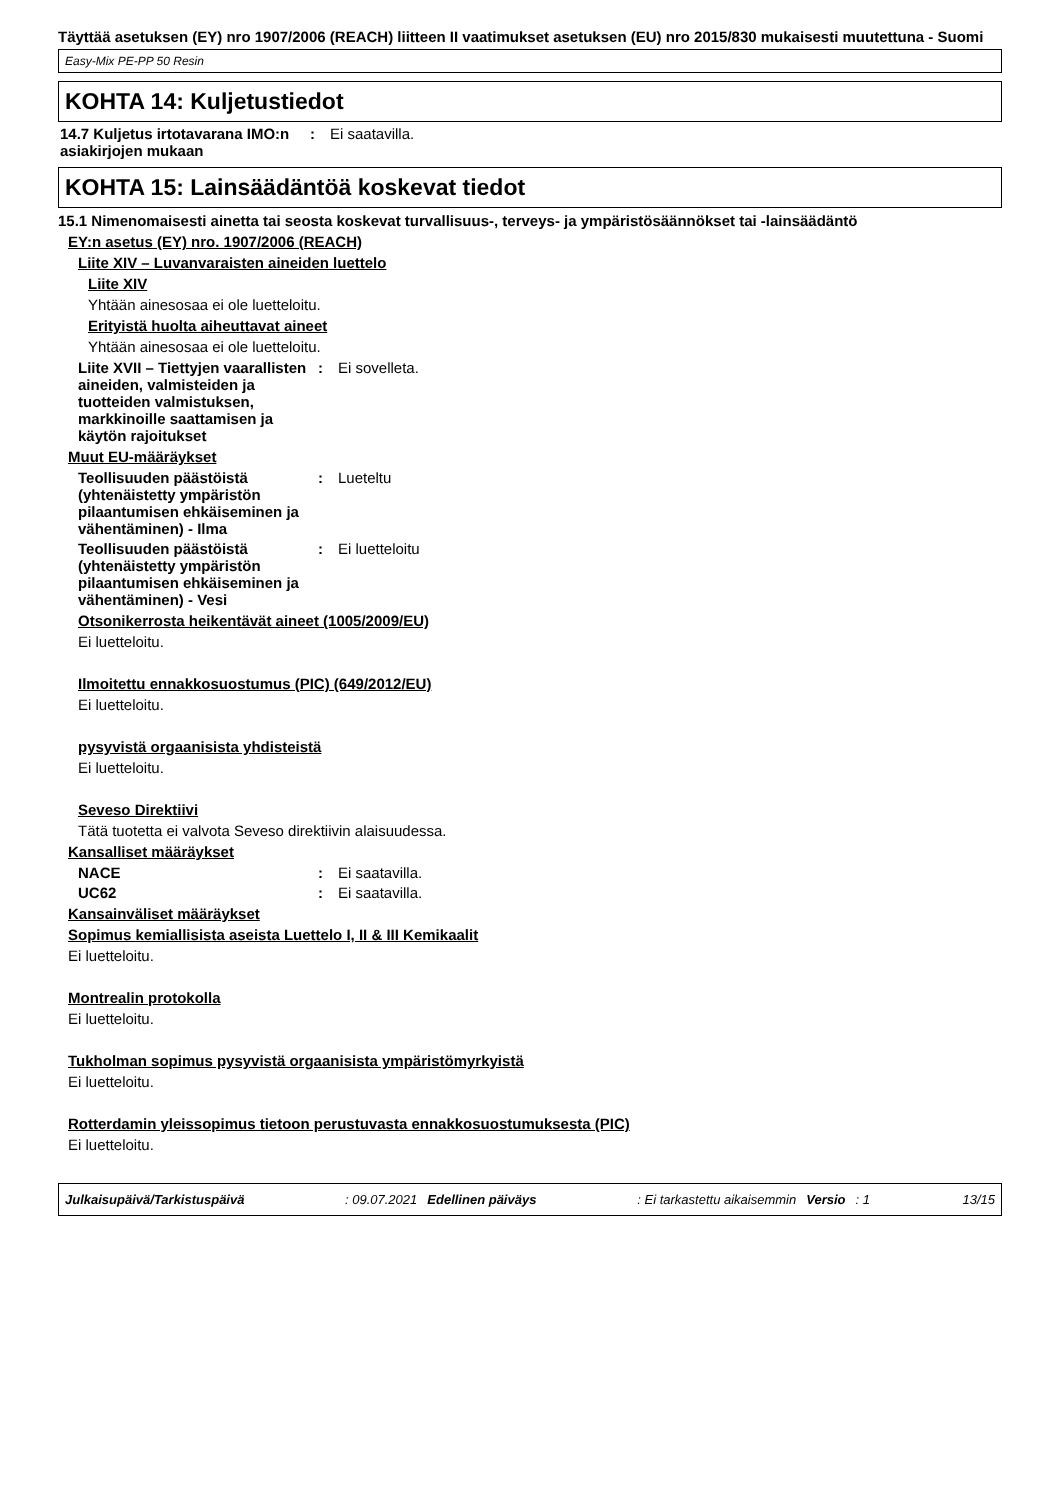Täyttää asetuksen (EY) nro 1907/2006 (REACH) liitteen II vaatimukset asetuksen (EU) nro 2015/830 mukaisesti muutettuna - Suomi
Easy-Mix PE-PP 50 Resin
KOHTA 14: Kuljetustiedot
14.7 Kuljetus irtotavarana IMO:n asiakirjojen mukaan
: Ei saatavilla.
KOHTA 15: Lainsäädäntöä koskevat tiedot
15.1 Nimenomaisesti ainetta tai seosta koskevat turvallisuus-, terveys- ja ympäristösäännökset tai -lainsäädäntö
EY:n asetus (EY) nro. 1907/2006 (REACH)
Liite XIV – Luvanvaraisten aineiden luettelo
Liite XIV
Yhtään ainesosaa ei ole luetteloitu.
Erityistä huolta aiheuttavat aineet
Yhtään ainesosaa ei ole luetteloitu.
Liite XVII – Tiettyjen vaarallisten aineiden, valmisteiden ja tuotteiden valmistuksen, markkinoille saattamisen ja käytön rajoitukset
: Ei sovelleta.
Muut EU-määräykset
Teollisuuden päästöistä (yhtenäistetty ympäristön pilaantumisen ehkäiseminen ja vähentäminen) - Ilma
: Lueteltu
Teollisuuden päästöistä (yhtenäistetty ympäristön pilaantumisen ehkäiseminen ja vähentäminen) - Vesi
: Ei luetteloitu
Otsonikerrosta heikentävät aineet (1005/2009/EU)
Ei luetteloitu.
Ilmoitettu ennakkosuostumus (PIC) (649/2012/EU)
Ei luetteloitu.
pysyvistä orgaanisista yhdisteistä
Ei luetteloitu.
Seveso Direktiivi
Tätä tuotetta ei valvota Seveso direktiivin alaisuudessa.
Kansalliset määräykset
NACE : Ei saatavilla.
UC62 : Ei saatavilla.
Kansainväliset määräykset
Sopimus kemiallisista aseista Luettelo I, II & III Kemikaalit
Ei luetteloitu.
Montrealin protokolla
Ei luetteloitu.
Tukholman sopimus pysyvistä orgaanisista ympäristömyrkyistä
Ei luetteloitu.
Rotterdamin yleissopimus tietoon perustuvasta ennakkosuostumuksesta (PIC)
Ei luetteloitu.
Julkaisupäivä/Tarkistuspäivä: 09.07.2021 Edellinen päiväys: Ei tarkastettu aikaisemmin Versio: 1 13/15